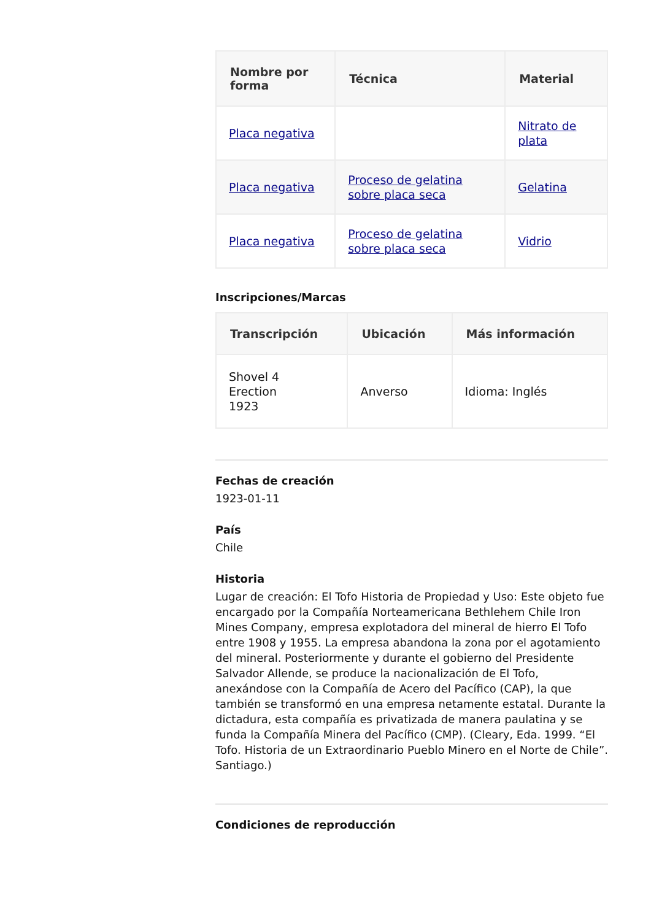| Nombre por forma | Técnica | Material |
| --- | --- | --- |
| Placa negativa | | Nitrato de plata |
| Placa negativa | Proceso de gelatina sobre placa seca | Gelatina |
| Placa negativa | Proceso de gelatina sobre placa seca | Vidrio |
Inscripciones/Marcas
| Transcripción | Ubicación | Más información |
| --- | --- | --- |
| Shovel 4 Erection 1923 | Anverso | Idioma: Inglés |
Fechas de creación
1923-01-11
País
Chile
Historia
Lugar de creación: El Tofo Historia de Propiedad y Uso: Este objeto fue encargado por la Compañía Norteamericana Bethlehem Chile Iron Mines Company, empresa explotadora del mineral de hierro El Tofo entre 1908 y 1955. La empresa abandona la zona por el agotamiento del mineral. Posteriormente y durante el gobierno del Presidente Salvador Allende, se produce la nacionalización de El Tofo, anexándose con la Compañía de Acero del Pacífico (CAP), la que también se transformó en una empresa netamente estatal. Durante la dictadura, esta compañía es privatizada de manera paulatina y se funda la Compañía Minera del Pacífico (CMP). (Cleary, Eda. 1999. “El Tofo. Historia de un Extraordinario Pueblo Minero en el Norte de Chile”. Santiago.)
Condiciones de reproducción